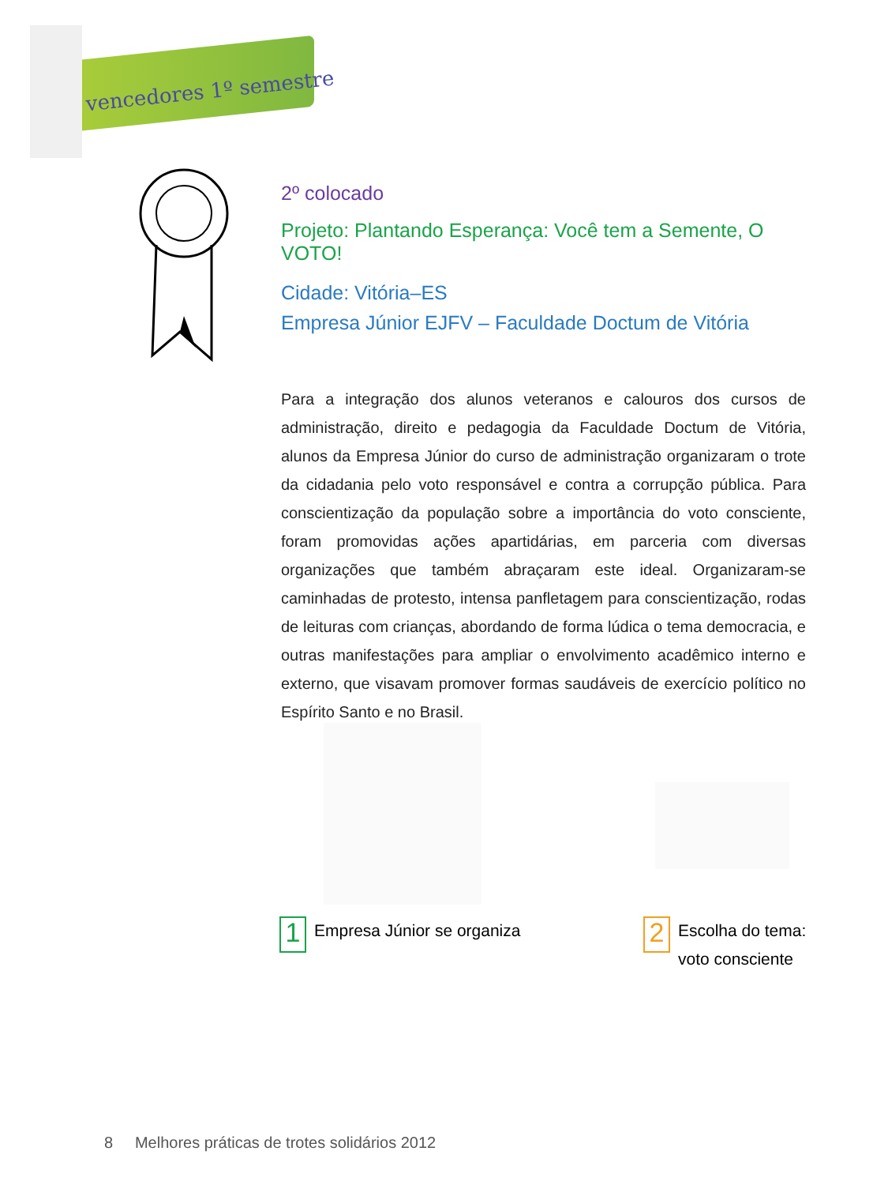vencedores 1º semestre
2º colocado
Projeto: Plantando Esperança: Você tem a Semente, O VOTO!
Cidade: Vitória–ES
Empresa Júnior EJFV – Faculdade Doctum de Vitória
Para a integração dos alunos veteranos e calouros dos cursos de administração, direito e pedagogia da Faculdade Doctum de Vitória, alunos da Empresa Júnior do curso de administração organizaram o trote da cidadania pelo voto respon­sável e contra a corrupção pública. Para conscientização da população sobre a importância do voto consciente, foram promovidas ações apartidárias, em parceria com diversas organizações que também abraçaram este ideal. Orga­nizaram-se caminhadas de protesto, intensa panfletagem para conscientiza­ção, rodas de leituras com crianças, abordando de forma lúdica o tema demo­cracia, e outras manifestações para ampliar o envolvimento acadêmico interno e externo, que visavam promover formas saudáveis de exercício político no Espírito Santo e no Brasil.
1 Empresa Júnior se organiza
2 Escolha do tema:
voto consciente
8 Melhores práticas de trotes solidários 2012